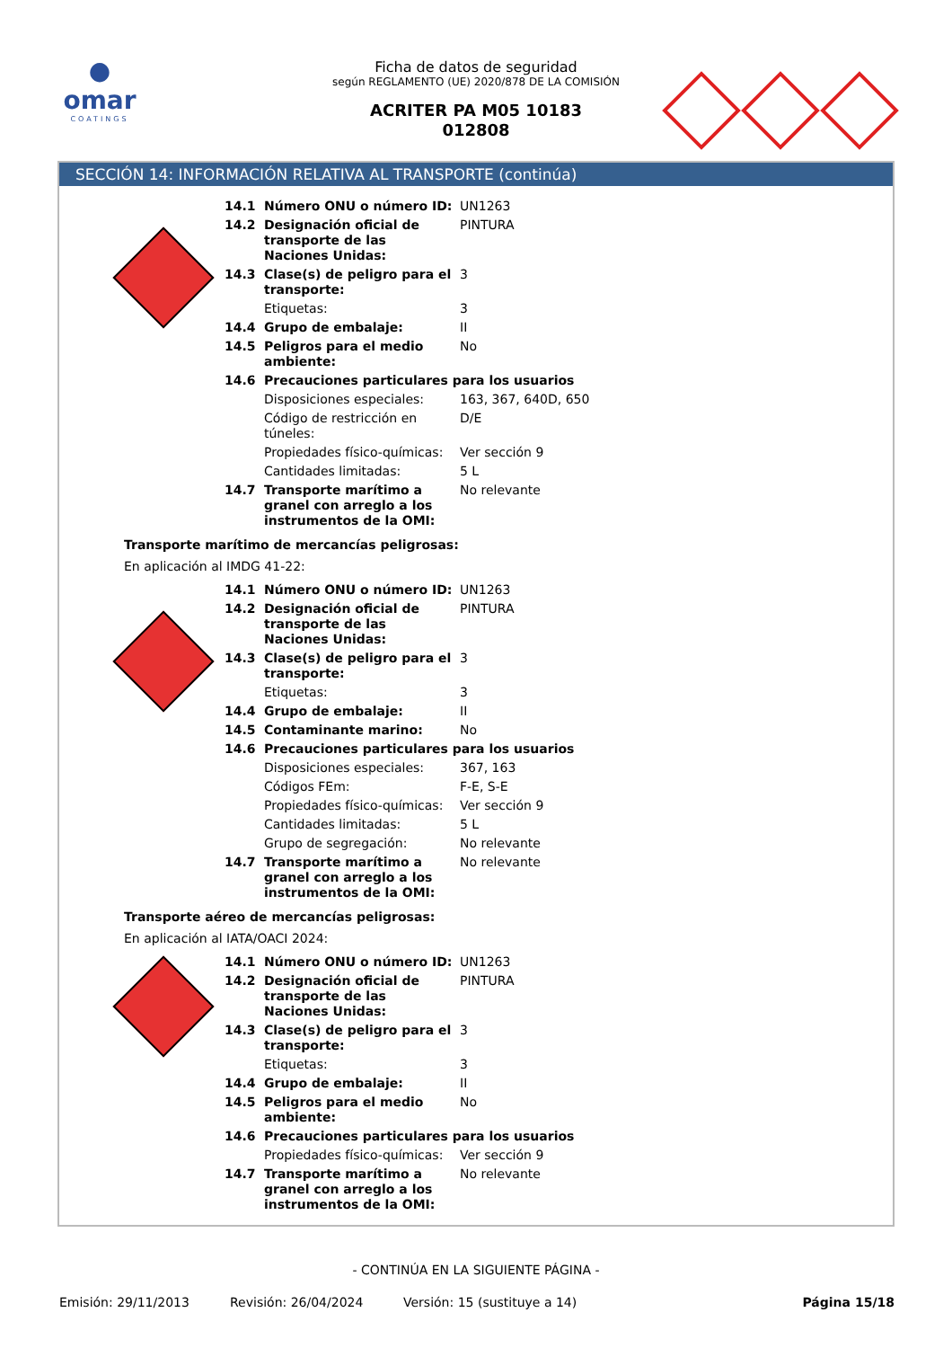●
omar
COATINGS
Ficha de datos de seguridad
según REGLAMENTO (UE) 2020/878 DE LA COMISIÓN
ACRITER PA M05 10183
012808
SECCIÓN 14: INFORMACIÓN RELATIVA AL TRANSPORTE (continúa)
| 14.1 | Número ONU o número ID: | UN1263 |
| 14.2 | Designación oficial de transporte de las Naciones Unidas: | PINTURA |
| 14.3 | Clase(s) de peligro para el transporte: | 3 |
| | Etiquetas: | 3 |
| 14.4 | Grupo de embalaje: | II |
| 14.5 | Peligros para el medio ambiente: | No |
| 14.6 | Precauciones particulares para los usuarios | |
| | Disposiciones especiales: | 163, 367, 640D, 650 |
| | Código de restricción en túneles: | D/E |
| | Propiedades físico-químicas: | Ver sección 9 |
| | Cantidades limitadas: | 5 L |
| 14.7 | Transporte marítimo a granel con arreglo a los instrumentos de la OMI: | No relevante |
Transporte marítimo de mercancías peligrosas:
En aplicación al IMDG 41-22:
| 14.1 | Número ONU o número ID: | UN1263 |
| 14.2 | Designación oficial de transporte de las Naciones Unidas: | PINTURA |
| 14.3 | Clase(s) de peligro para el transporte: | 3 |
| | Etiquetas: | 3 |
| 14.4 | Grupo de embalaje: | II |
| 14.5 | Contaminante marino: | No |
| 14.6 | Precauciones particulares para los usuarios | |
| | Disposiciones especiales: | 367, 163 |
| | Códigos FEm: | F-E, S-E |
| | Propiedades físico-químicas: | Ver sección 9 |
| | Cantidades limitadas: | 5 L |
| | Grupo de segregación: | No relevante |
| 14.7 | Transporte marítimo a granel con arreglo a los instrumentos de la OMI: | No relevante |
Transporte aéreo de mercancías peligrosas:
En aplicación al IATA/OACI 2024:
| 14.1 | Número ONU o número ID: | UN1263 |
| 14.2 | Designación oficial de transporte de las Naciones Unidas: | PINTURA |
| 14.3 | Clase(s) de peligro para el transporte: | 3 |
| | Etiquetas: | 3 |
| 14.4 | Grupo de embalaje: | II |
| 14.5 | Peligros para el medio ambiente: | No |
| 14.6 | Precauciones particulares para los usuarios | |
| | Propiedades físico-químicas: | Ver sección 9 |
| 14.7 | Transporte marítimo a granel con arreglo a los instrumentos de la OMI: | No relevante |
- CONTINÚA EN LA SIGUIENTE PÁGINA -
Emisión: 29/11/2013 Revisión: 26/04/2024 Versión: 15 (sustituye a 14) Página 15/18